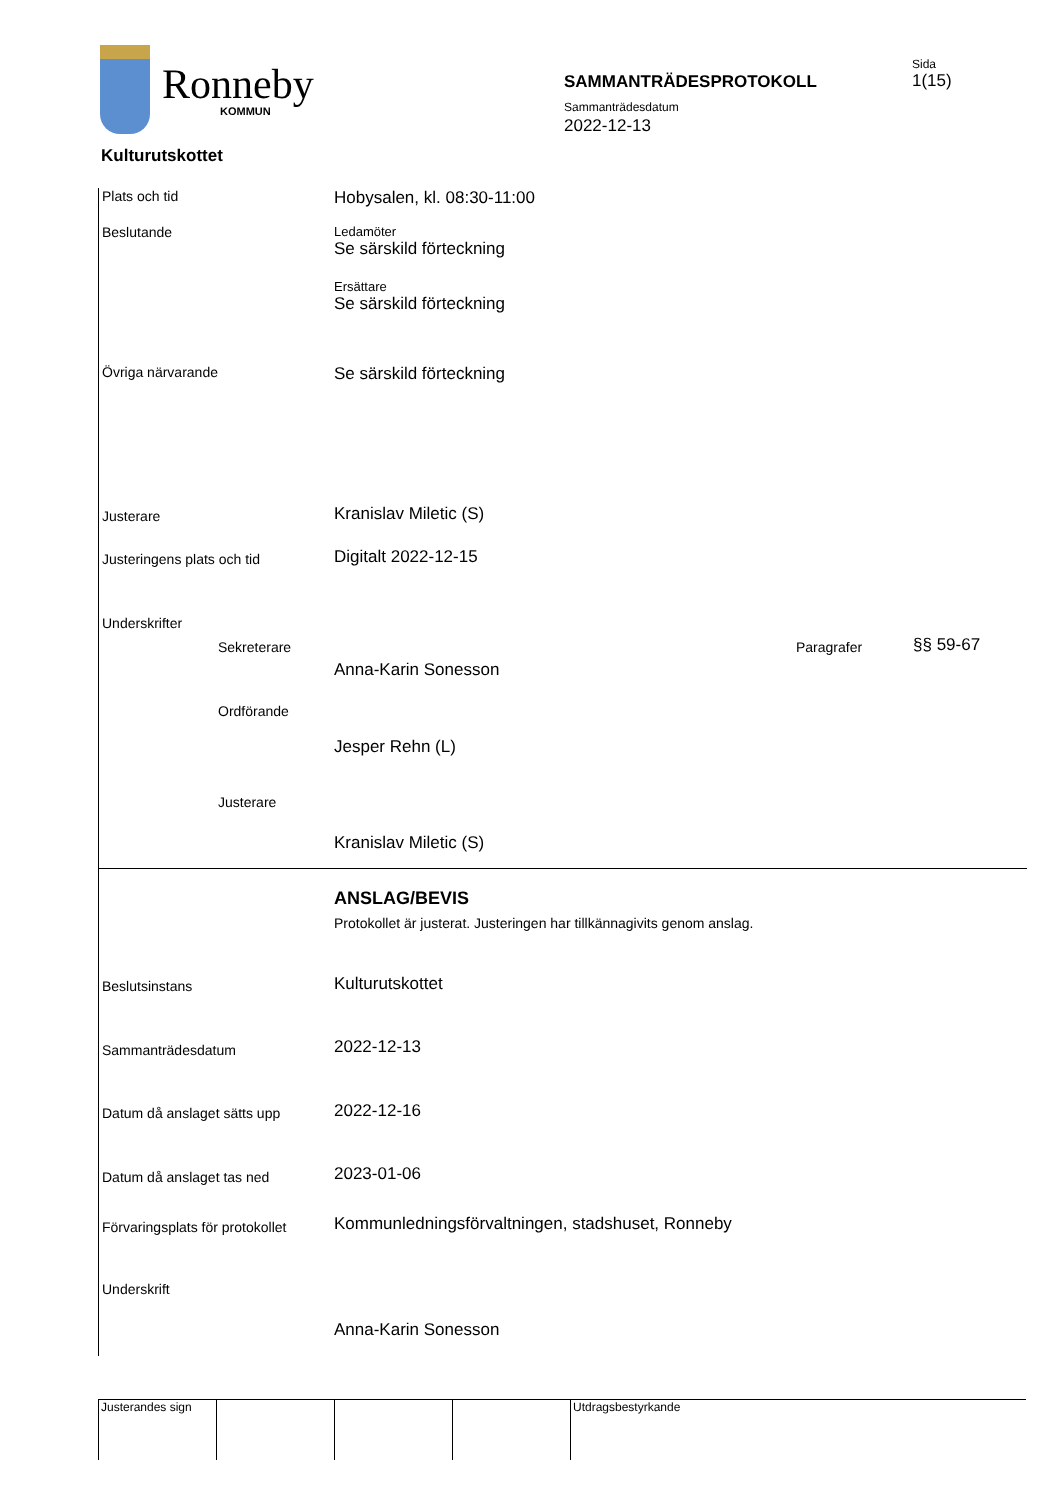Ronneby
KOMMUN
SAMMANTRÄDESPROTOKOLL
Sammanträdesdatum
2022-12-13
Sida
1(15)
Kulturutskottet
Plats och tid Hobysalen, kl. 08:30-11:00
Beslutande
Ledamöter
Se särskild förteckning
Ersättare
Se särskild förteckning
Övriga närvarande Se särskild förteckning
Justerare Kranislav Miletic (S)
Justeringens plats och tid Digitalt 2022-12-15
Underskrifter
Sekreterare Paragrafer §§ 59-67
Anna-Karin Sonesson
Ordförande
Jesper Rehn (L)
Justerare
Kranislav Miletic (S)
ANSLAG/BEVIS
Protokollet är justerat. Justeringen har tillkännagivits genom anslag.
Beslutsinstans Kulturutskottet
Sammanträdesdatum 2022-12-13
Datum då anslaget sätts upp 2022-12-16
Datum då anslaget tas ned 2023-01-06
Förvaringsplats för protokollet
Kommunledningsförvaltningen, stadshuset, Ronneby
Underskrift
Anna-Karin Sonesson
Justerandes sign
Utdragsbestyrkande